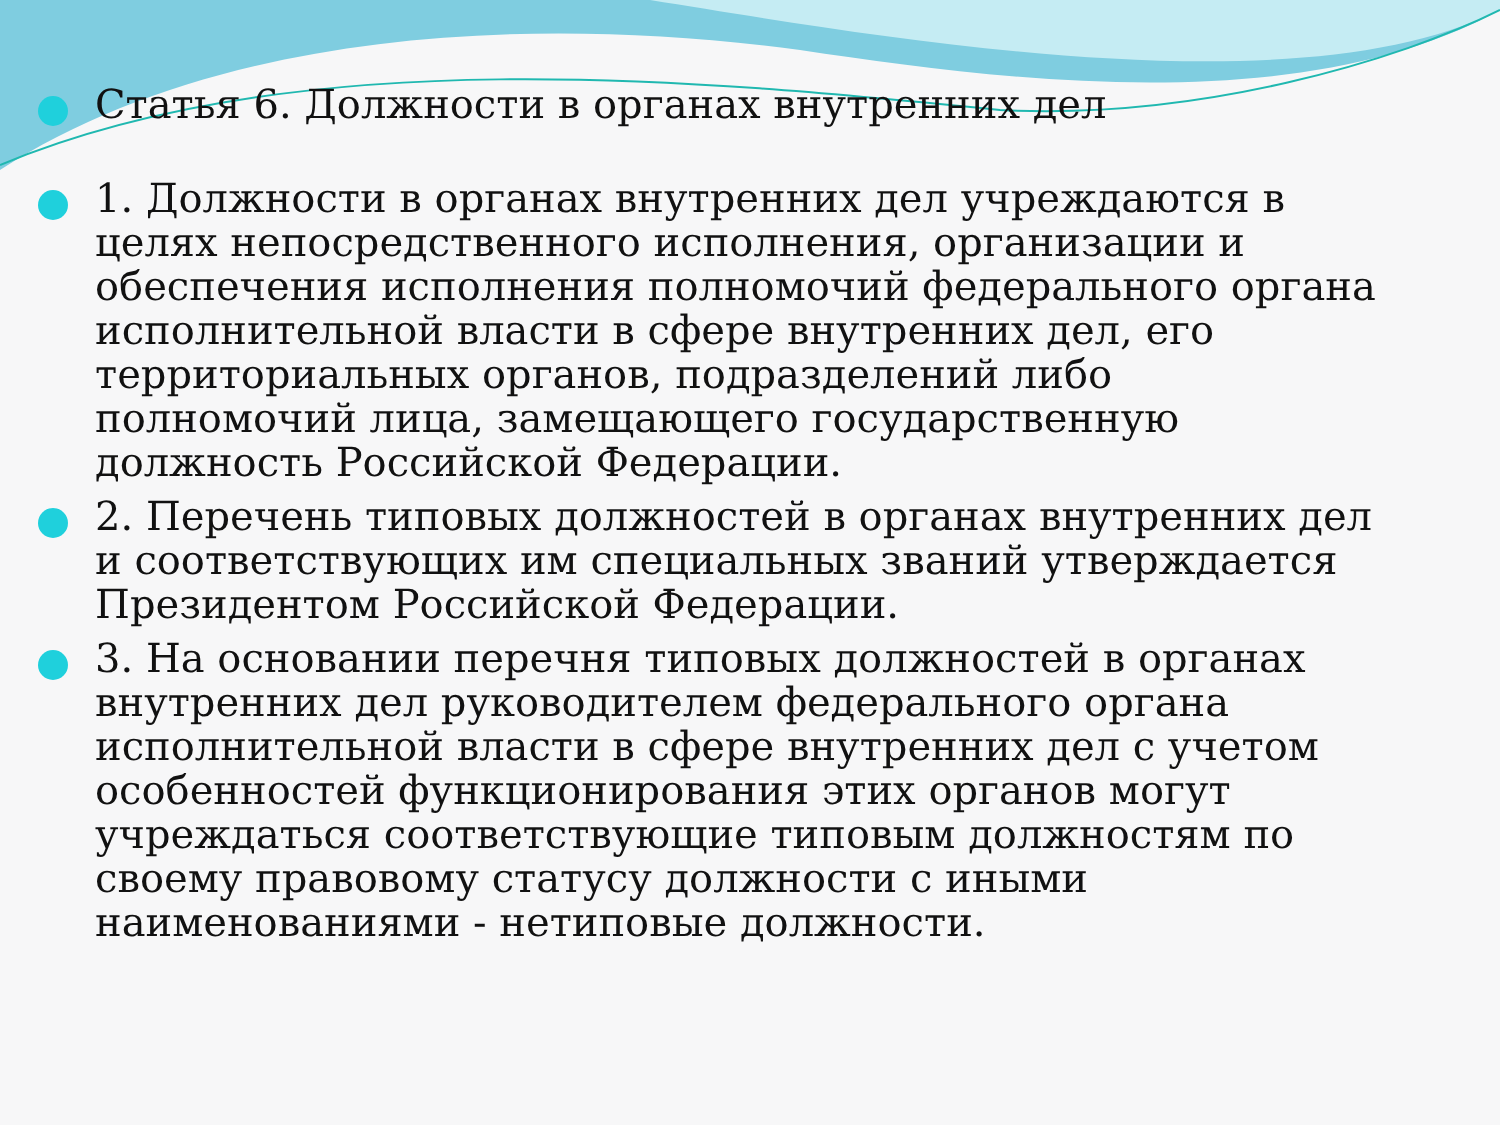Статья 6. Должности в органах внутренних дел
1. Должности в органах внутренних дел учреждаются в целях непосредственного исполнения, организации и обеспечения исполнения полномочий федерального органа исполнительной власти в сфере внутренних дел, его территориальных органов, подразделений либо полномочий лица, замещающего государственную должность Российской Федерации.
2. Перечень типовых должностей в органах внутренних дел и соответствующих им специальных званий утверждается Президентом Российской Федерации.
3. На основании перечня типовых должностей в органах внутренних дел руководителем федерального органа исполнительной власти в сфере внутренних дел с учетом особенностей функционирования этих органов могут учреждаться соответствующие типовым должностям по своему правовому статусу должности с иными наименованиями - нетиповые должности.